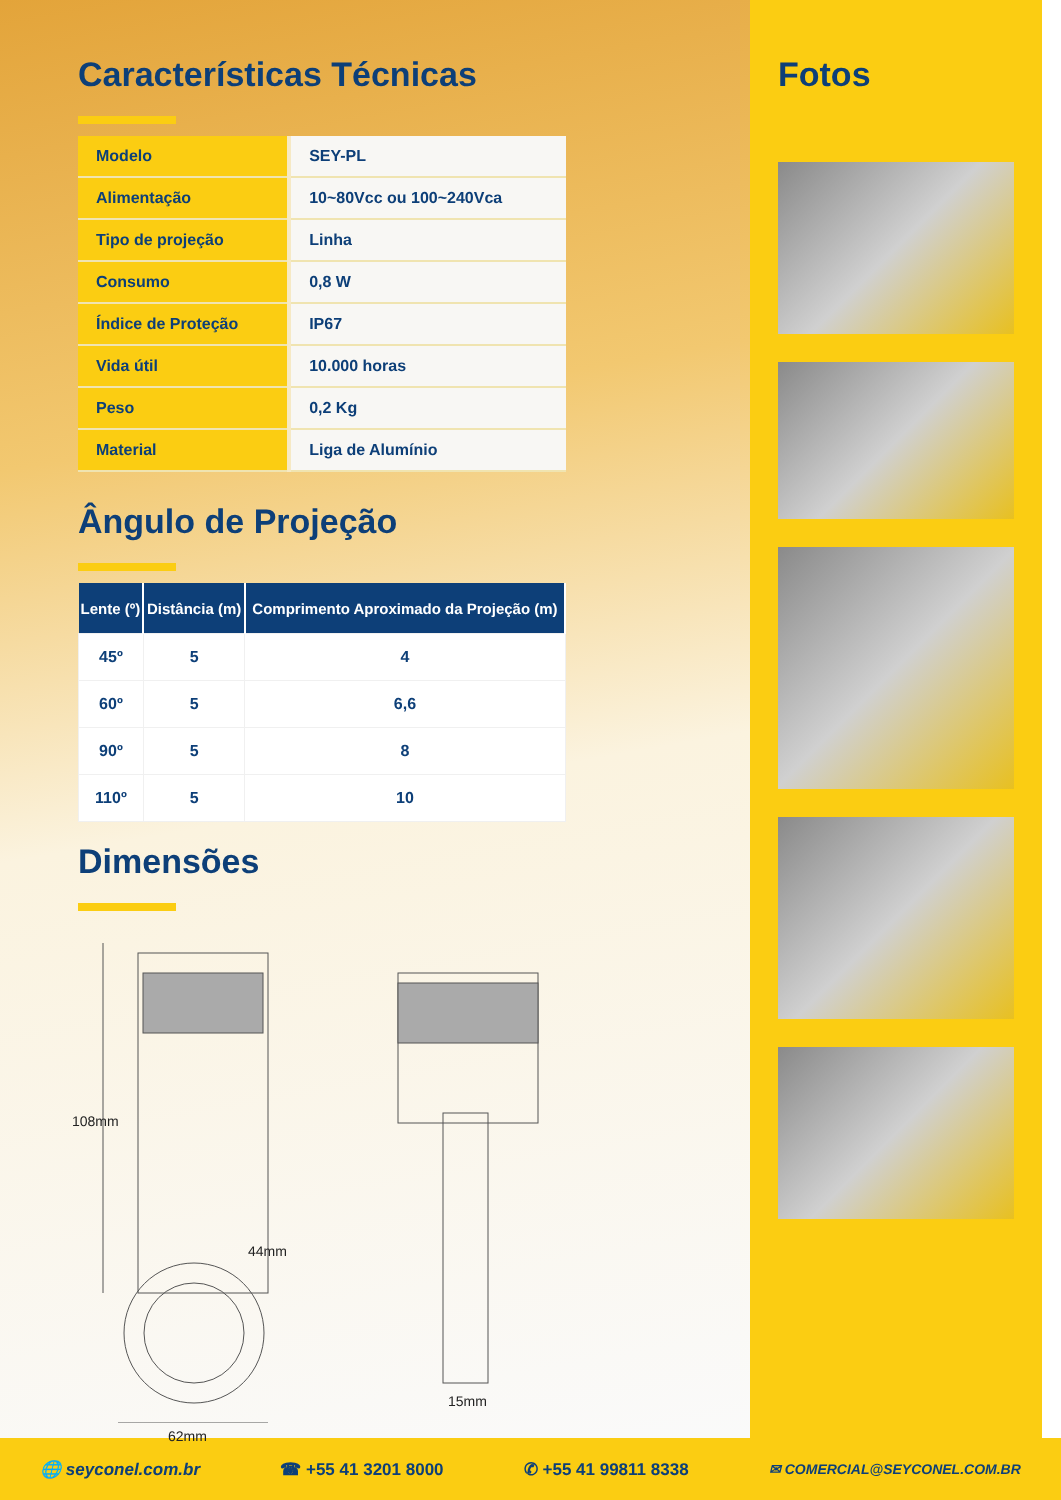Características Técnicas
| Modelo | SEY-PL |
| Alimentação | 10~80Vcc ou 100~240Vca |
| Tipo de projeção | Linha |
| Consumo | 0,8 W |
| Índice de Proteção | IP67 |
| Vida útil | 10.000 horas |
| Peso | 0,2 Kg |
| Material | Liga de Alumínio |
Ângulo de Projeção
| Lente (º) | Distância (m) | Comprimento Aproximado da Projeção (m) |
| --- | --- | --- |
| 45º | 5 | 4 |
| 60º | 5 | 6,6 |
| 90º | 5 | 8 |
| 110º | 5 | 10 |
Dimensões
108mm
44mm
62mm
15mm
Fotos
🌐 seyconel.com.br ☎ +55 41 3201 8000 ✆ +55 41 99811 8338 ✉ COMERCIAL@SEYCONEL.COM.BR